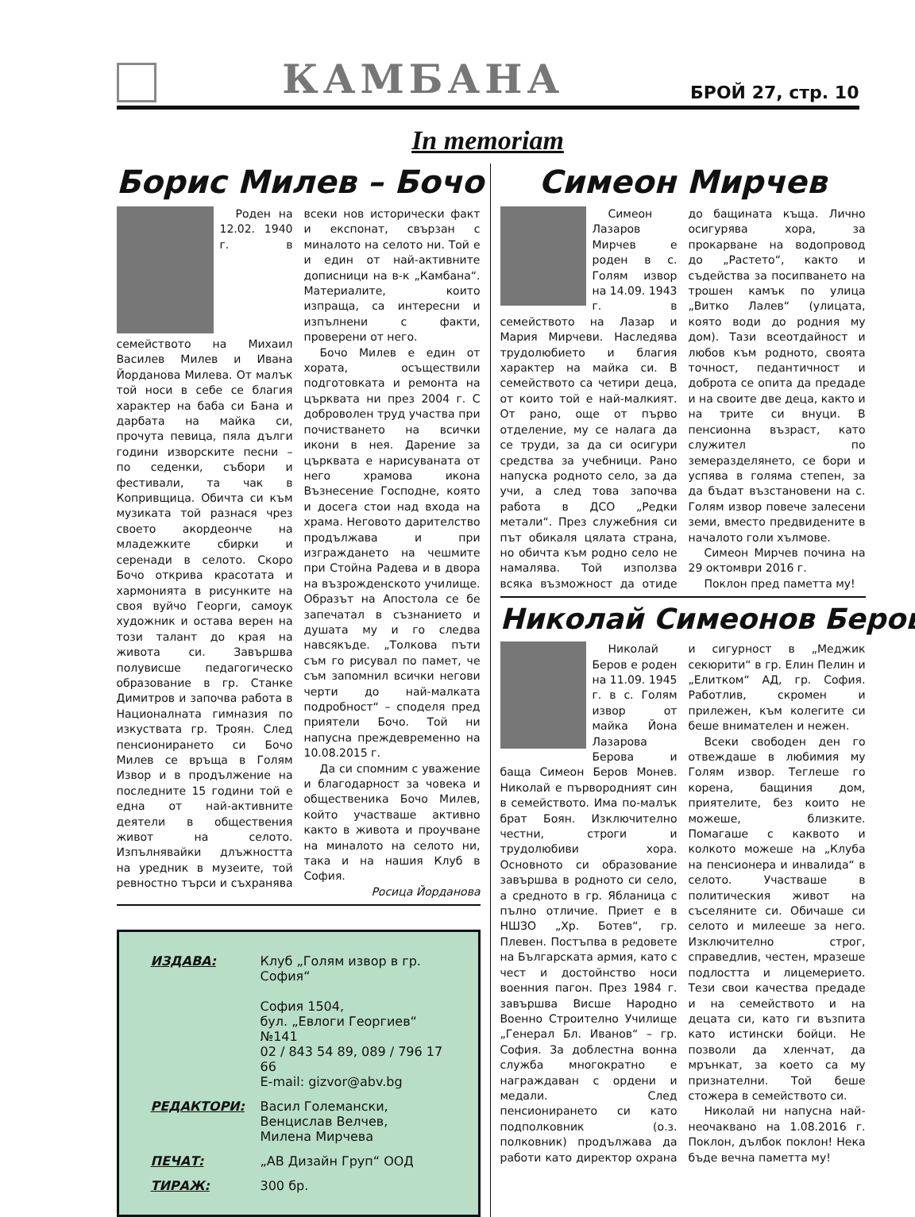КАМБАНА
БРОЙ 27, стр. 10
In memoriam
Борис Милев – Бочо
Роден на 12.02. 1940 г. в семейството на Михаил Василев Милев и Ивана Йорданова Милева. От малък той носи в себе се благия характер на баба си Бана и дарбата на майка си, прочута певица, пяла дълги години изворските песни – по седенки, събори и фестивали, та чак в Копривщица. Обичта си към музиката той разнася чрез своето акордеонче на младежките сбирки и серенади в селото. Скоро Бочо открива красотата и хармонията в рисунките на своя вуйчо Георги, самоук художник и остава верен на този талант до края на живота си. Завършва полувисше педагогическо образование в гр. Станке Димитров и започва работа в Националната гимназия по изкуствата гр. Троян. След пенсионирането си Бочо Милев се връща в Голям Извор и в продължение на последните 15 години той е една от най-активните деятели в обществения живот на селото. Изпълнявайки длъжността на уредник в музеите, той ревностно търси и съхранява всеки нов исторически факт и експонат, свързан с миналото на селото ни. Той е и един от най-активните дописници на в-к „Камбана“. Материалите, които изпраща, са интересни и изпълнени с факти, проверени от него.
Бочо Милев е един от хората, осъществили подготовката и ремонта на църквата ни през 2004 г. С доброволен труд участва при почистването на всички икони в нея. Дарение за църквата е нарисуваната от него храмова икона Възнесение Господне, която и досега стои над входа на храма. Неговото дарителство продължава и при изграждането на чешмите при Стойна Радева и в двора на възрожденското училище. Образът на Апостола се бе запечатал в съзнанието и душата му и го следва навсякъде. „Толкова пъти съм го рисувал по памет, че съм запомнил всички негови черти до най-малката подробност“ – споделя пред приятели Бочо. Той ни напусна преждевременно на 10.08.2015 г.
Да си спомним с уважение и благодарност за човека и общественика Бочо Милев, който участваше активно както в живота и проучване на миналото на селото ни, така и на нашия Клуб в София.
Росица Йорданова
| ИЗДАВА: | Клуб „Голям извор в гр. София“ София 1504, бул. „Евлоги Георгиев“ №141 02 / 843 54 89, 089 / 796 17 66 E-mail: gizvor@abv.bg |
| РЕДАКТОРИ: | Васил Големански, Венцислав Велчев, Милена Мирчева |
| ПЕЧАТ: | „АВ Дизайн Груп“ ООД |
| ТИРАЖ: | 300 бр. |
Симеон Мирчев
Симеон Лазаров Мирчев е роден в с. Голям извор на 14.09. 1943 г. в семейството на Лазар и Мария Мирчеви. Наследява трудолюбието и благия характер на майка си. В семейството са четири деца, от които той е най-малкият. От рано, още от първо отделение, му се налага да се труди, за да си осигури средства за учебници. Рано напуска родното село, за да учи, а след това започва работа в ДСО „Редки метали“. През служебния си път обикаля цялата страна, но обичта към родно село не намалява. Той използва всяка възможност да отиде до бащината къща. Лично осигурява хора, за прокарване на водопровод до „Растето“, както и съдейства за посипването на трошен камък по улица „Витко Лалев“ (улицата, която води до родния му дом). Тази всеотдайност и любов към родното, своята точност, педантичност и доброта се опита да предаде и на своите две деца, както и на трите си внуци. В пенсионна възраст, като служител по земеразделянето, се бори и успява в голяма степен, за да бъдат възстановени на с. Голям извор повече залесени земи, вместо предвидените в началото голи хълмове.
Симеон Мирчев почина на 29 октомври 2016 г.
Поклон пред паметта му!
Николай Симеонов Беров
Николай Беров е роден на 11.09. 1945 г. в с. Голям извор от майка Йона Лазарова Берова и баща Симеон Беров Монев. Николай е първородният син в семейството. Има по-малък брат Боян. Изключително честни, строги и трудолюбиви хора. Основното си образование завършва в родното си село, а средното в гр. Ябланица с пълно отличие. Приет е в НШЗО „Хр. Ботев“, гр. Плевен. Постъпва в редовете на Българската армия, като с чест и достойнство носи военния пагон. През 1984 г. завършва Висше Народно Военно Строително Училище „Генерал Бл. Иванов“ – гр. София. За доблестна вонна служба многократно е награждаван с ордени и медали. След пенсионирането си като подполковник (о.з. полковник) продължава да работи като директор охрана и сигурност в „Меджик секюрити“ в гр. Елин Пелин и „Елитком“ АД, гр. София. Работлив, скромен и прилежен, към колегите си беше внимателен и нежен.
Всеки свободен ден го отвеждаше в любимия му Голям извор. Теглеше го корена, бащиния дом, приятелите, без които не можеше, близките. Помагаше с каквото и колкото можеше на „Клуба на пенсионера и инвалида“ в селото. Участваше в политическия живот на съселяните си. Обичаше си селото и милееше за него. Изключително строг, справедлив, честен, мразеше подлостта и лицемерието. Тези свои качества предаде и на семейството и на децата си, като ги възпита като истински бойци. Не позволи да хленчат, да мрънкат, за което са му признателни. Той беше стожера в семейството си.
Николай ни напусна най-неочаквано на 1.08.2016 г. Поклон, дълбок поклон! Нека бъде вечна паметта му!